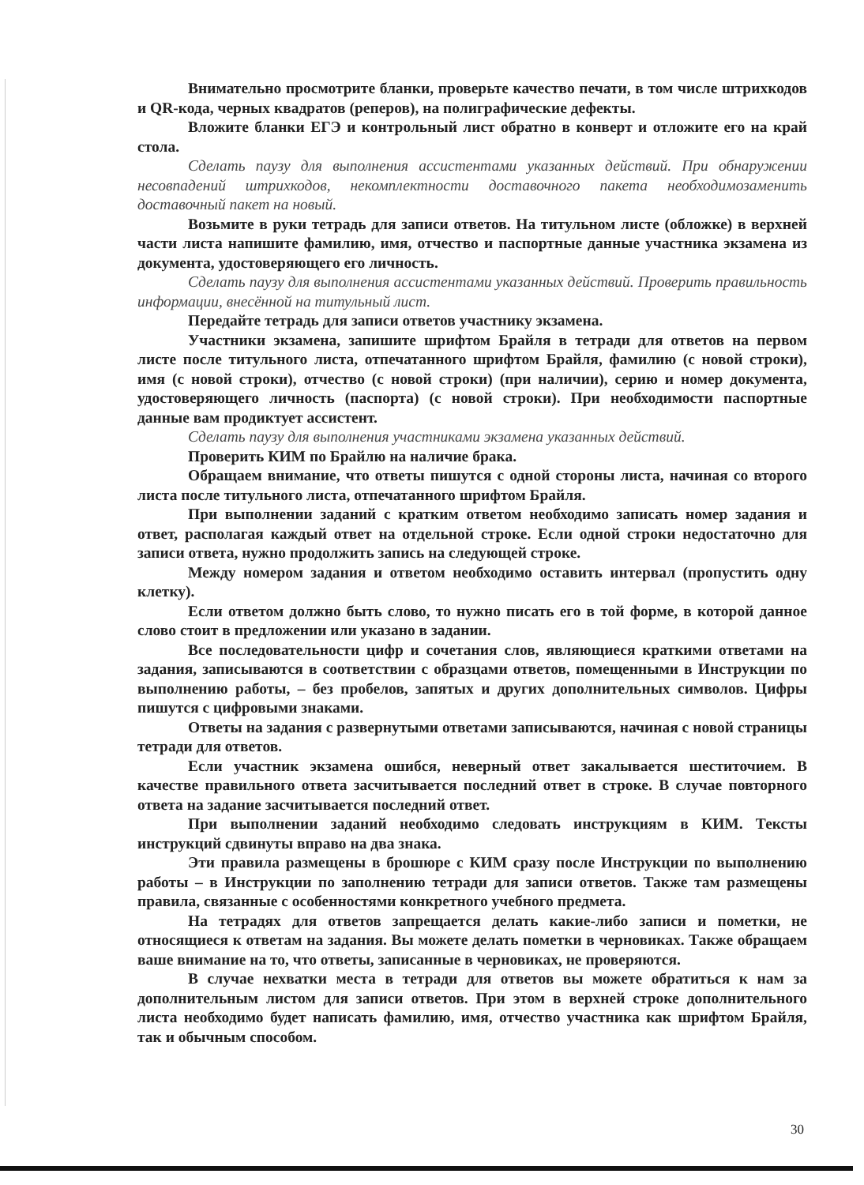Внимательно просмотрите бланки, проверьте качество печати, в том числе штрихкодов и QR-кода, черных квадратов (реперов), на полиграфические дефекты.
Вложите бланки ЕГЭ и контрольный лист обратно в конверт и отложите его на край стола.
Сделать паузу для выполнения ассистентами указанных действий. При обнаружении несовпадений штрихкодов, некомплектности доставочного пакета необходимозаменить доставочный пакет на новый.
Возьмите в руки тетрадь для записи ответов. На титульном листе (обложке) в верхней части листа напишите фамилию, имя, отчество и паспортные данные участника экзамена из документа, удостоверяющего его личность.
Сделать паузу для выполнения ассистентами указанных действий. Проверить правильность информации, внесённой на титульный лист.
Передайте тетрадь для записи ответов участнику экзамена.
Участники экзамена, запишите шрифтом Брайля в тетради для ответов на первом листе после титульного листа, отпечатанного шрифтом Брайля, фамилию (с новой строки), имя (с новой строки), отчество (с новой строки) (при наличии), серию и номер документа, удостоверяющего личность (паспорта) (с новой строки). При необходимости паспортные данные вам продиктует ассистент.
Сделать паузу для выполнения участниками экзамена указанных действий.
Проверить КИМ по Брайлю на наличие брака.
Обращаем внимание, что ответы пишутся с одной стороны листа, начиная со второго листа после титульного листа, отпечатанного шрифтом Брайля.
При выполнении заданий с кратким ответом необходимо записать номер задания и ответ, располагая каждый ответ на отдельной строке. Если одной строки недостаточно для записи ответа, нужно продолжить запись на следующей строке.
Между номером задания и ответом необходимо оставить интервал (пропустить одну клетку).
Если ответом должно быть слово, то нужно писать его в той форме, в которой данное слово стоит в предложении или указано в задании.
Все последовательности цифр и сочетания слов, являющиеся краткими ответами на задания, записываются в соответствии с образцами ответов, помещенными в Инструкции по выполнению работы, – без пробелов, запятых и других дополнительных символов. Цифры пишутся с цифровыми знаками.
Ответы на задания с развернутыми ответами записываются, начиная с новой страницы тетради для ответов.
Если участник экзамена ошибся, неверный ответ закалывается шеститочием. В качестве правильного ответа засчитывается последний ответ в строке. В случае повторного ответа на задание засчитывается последний ответ.
При выполнении заданий необходимо следовать инструкциям в КИМ. Тексты инструкций сдвинуты вправо на два знака.
Эти правила размещены в брошюре с КИМ сразу после Инструкции по выполнению работы – в Инструкции по заполнению тетради для записи ответов. Также там размещены правила, связанные с особенностями конкретного учебного предмета.
На тетрадях для ответов запрещается делать какие-либо записи и пометки, не относящиеся к ответам на задания. Вы можете делать пометки в черновиках. Также обращаем ваше внимание на то, что ответы, записанные в черновиках, не проверяются.
В случае нехватки места в тетради для ответов вы можете обратиться к нам за дополнительным листом для записи ответов. При этом в верхней строке дополнительного листа необходимо будет написать фамилию, имя, отчество участника как шрифтом Брайля, так и обычным способом.
30